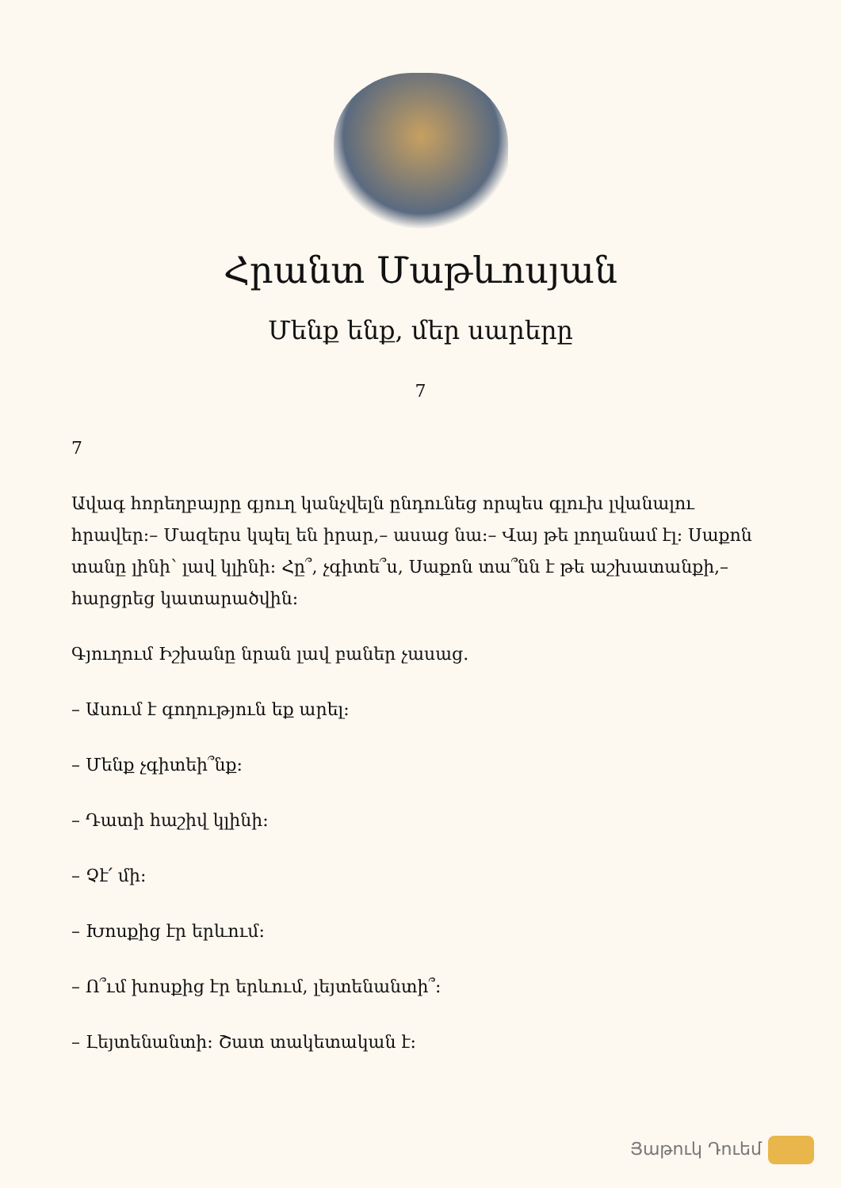Հրանտ Մաթևոսյան
Մենք ենք, մեր սարերը
7
7
Ավագ հորեղբայրը գյուղ կանչվելն ընդունեց որպես գլուխ լվանալու հրավեր:– Մազերս կպել են իրար,– ասաց նա:– Վայ թե լողանամ էլ: Սաքոն տանը լինի՝ լավ կլինի: Հը՞, չգիտե՞ս, Սաքոն տա՞նն է թե աշխատանքի,– հարցրեց կատարածվին:
Գյուղում Իշխանը նրան լավ բաներ չասաց.
– Ասում է գողություն եք արել:
– Մենք չգիտեի՞նք:
– Դատի հաշիվ կլինի:
– Չէ՛ մի:
– Խոսքից էր երևում:
– Ո՞ւմ խոսքից էր երևում, լեյտենանտի՞:
– Լեյտենանտի: Շատ տակետական է:
Յաթուկ Դուեմ